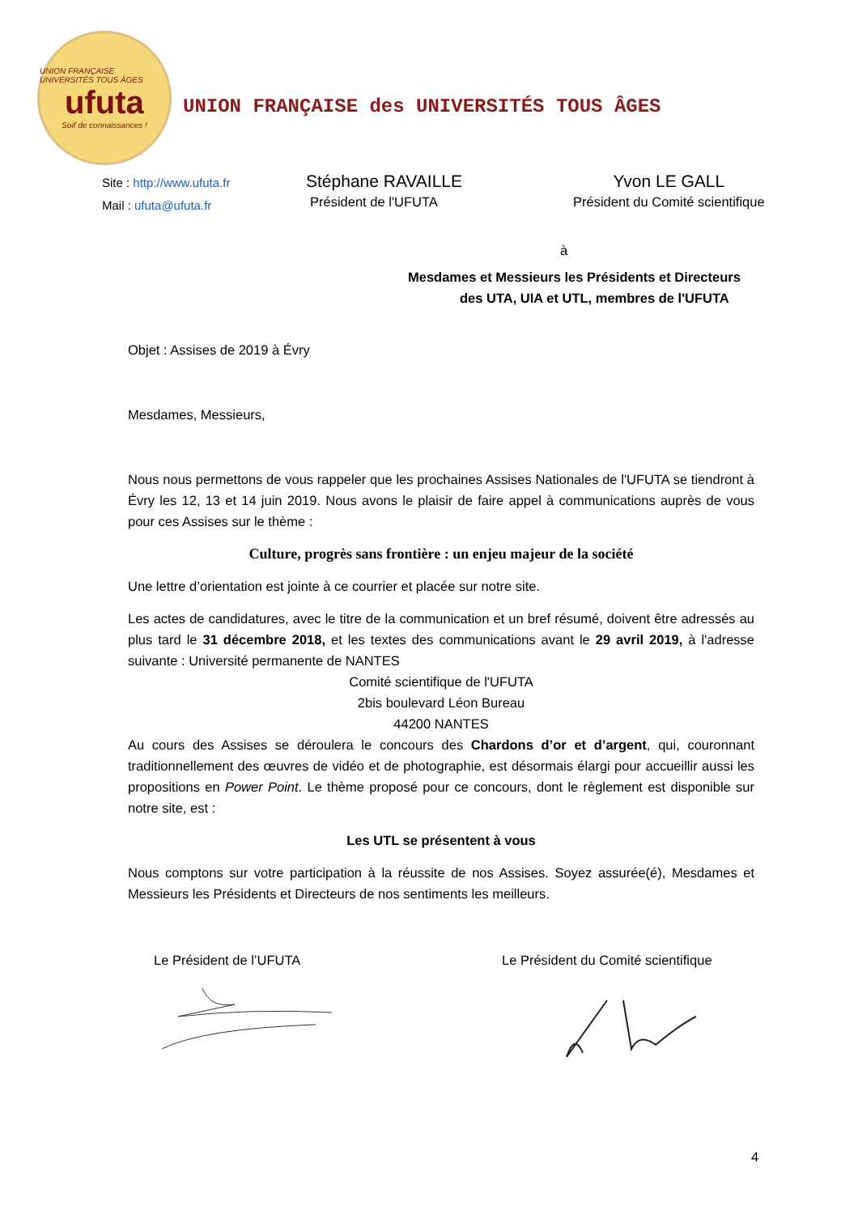UNION FRANÇAISE UNIVERSITÉS TOUS ÂGES
ufuta
Soif de connaissances !
UNION FRANÇAISE des UNIVERSITÉS TOUS ÂGES
Site : http://www.ufuta.fr
Mail : ufuta@ufuta.fr
Stéphane RAVAILLE
Président de l'UFUTA
Yvon LE GALL
Président du Comité scientifique
à
Mesdames et Messieurs les Présidents et Directeurs
des UTA, UIA et UTL, membres de l'UFUTA
Objet : Assises de 2019 à Évry
Mesdames, Messieurs,
Nous nous permettons de vous rappeler que les prochaines Assises Nationales de l'UFUTA se tiendront à Évry les 12, 13 et 14 juin 2019. Nous avons le plaisir de faire appel à communications auprès de vous pour ces Assises sur le thème :
Culture, progrès sans frontière : un enjeu majeur de la société
Une lettre d’orientation est jointe à ce courrier et placée sur notre site.
Les actes de candidatures, avec le titre de la communication et un bref résumé, doivent être adressés au plus tard le 31 décembre 2018, et les textes des communications avant le 29 avril 2019, à l'adresse suivante : Université permanente de NANTES
Comité scientifique de l'UFUTA
2bis boulevard Léon Bureau
44200 NANTES
Au cours des Assises se déroulera le concours des Chardons d’or et d’argent, qui, couronnant traditionnellement des œuvres de vidéo et de photographie, est désormais élargi pour accueillir aussi les propositions en Power Point. Le thème proposé pour ce concours, dont le règlement est disponible sur notre site, est :
Les UTL se présentent à vous
Nous comptons sur votre participation à la réussite de nos Assises. Soyez assurée(é), Mesdames et Messieurs les Présidents et Directeurs de nos sentiments les meilleurs.
Le Président de l’UFUTA Le Président du Comité scientifique
4